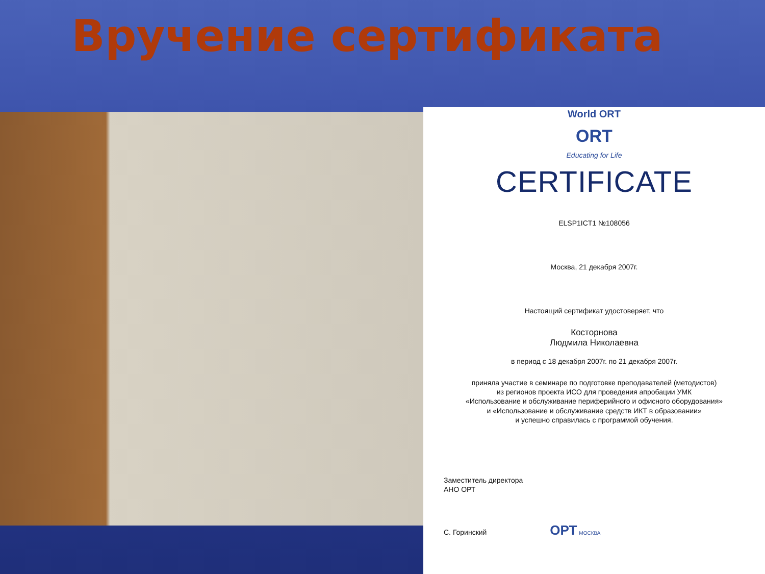Вручение сертификата
World ORT
ORT
Educating for Life
CERTIFICATE
ELSP1ICT1 №108056
Москва, 21 декабря 2007г.
Настоящий сертификат удостоверяет, что
Косторнова
Людмила Николаевна
в период с 18 декабря 2007г. по 21 декабря 2007г.
приняла участие в семинаре по подготовке преподавателей (методистов)
из регионов проекта ИСО для проведения апробации УМК
«Использование и обслуживание периферийного и офисного оборудования»
и «Использование и обслуживание средств ИКТ в образовании»
и успешно справилась с программой обучения.
Заместитель директора
АНО ОРТ
С. Горинский ОРТ МОСКВА